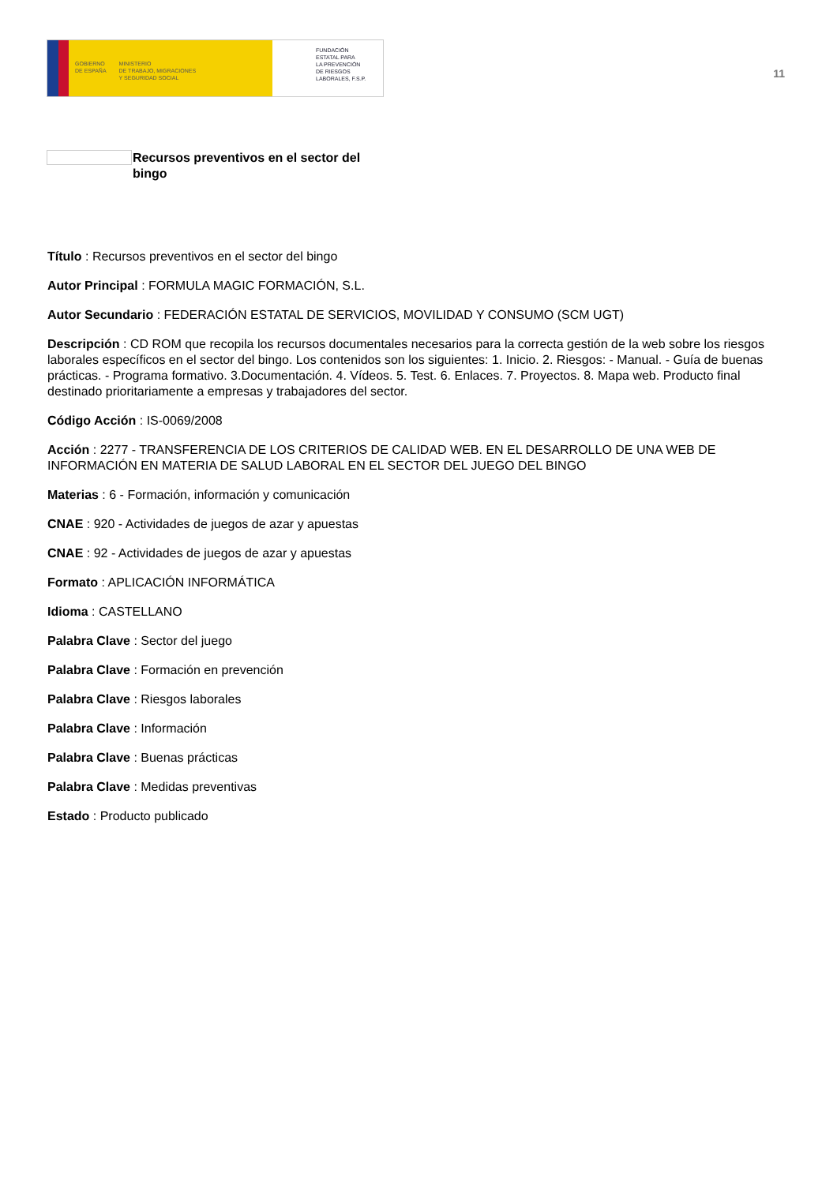GOBIERNO
DE ESPAÑA
MINISTERIO
DE TRABAJO, MIGRACIONES
Y SEGURIDAD SOCIAL
FUNDACIÓN
ESTATAL PARA
LA PREVENCIÓN
DE RIESGOS
LABORALES, F.S.P.
11
Recursos preventivos en el sector del bingo
Título : Recursos preventivos en el sector del bingo
Autor Principal : FORMULA MAGIC FORMACIÓN, S.L.
Autor Secundario : FEDERACIÓN ESTATAL DE SERVICIOS, MOVILIDAD Y CONSUMO (SCM UGT)
Descripción : CD ROM que recopila los recursos documentales necesarios para la correcta gestión de la web sobre los riesgos laborales específicos en el sector del bingo. Los contenidos son los siguientes: 1. Inicio. 2. Riesgos: - Manual. - Guía de buenas prácticas. - Programa formativo. 3.Documentación. 4. Vídeos. 5. Test. 6. Enlaces. 7. Proyectos. 8. Mapa web. Producto final destinado prioritariamente a empresas y trabajadores del sector.
Código Acción : IS-0069/2008
Acción : 2277 - TRANSFERENCIA DE LOS CRITERIOS DE CALIDAD WEB. EN EL DESARROLLO DE UNA WEB DE INFORMACIÓN EN MATERIA DE SALUD LABORAL EN EL SECTOR DEL JUEGO DEL BINGO
Materias : 6 - Formación, información y comunicación
CNAE : 920 - Actividades de juegos de azar y apuestas
CNAE : 92 - Actividades de juegos de azar y apuestas
Formato : APLICACIÓN INFORMÁTICA
Idioma : CASTELLANO
Palabra Clave : Sector del juego
Palabra Clave : Formación en prevención
Palabra Clave : Riesgos laborales
Palabra Clave : Información
Palabra Clave : Buenas prácticas
Palabra Clave : Medidas preventivas
Estado : Producto publicado